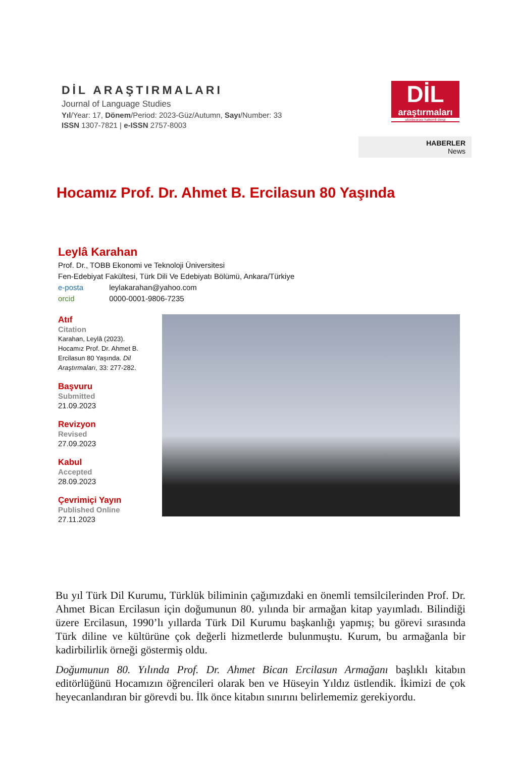DİL ARAŞTIRMALARI
Journal of Language Studies
Yıl/Year: 17, Dönem/Period: 2023-Güz/Autumn, Sayı/Number: 33
ISSN 1307-7821 | e-ISSN 2757-8003
DİL
araştırmaları
uluslararası hakemli dergi
HABERLER
News
Hocamız Prof. Dr. Ahmet B. Ercilasun 80 Yaşında
Leylâ Karahan
Prof. Dr., TOBB Ekonomi ve Teknoloji Üniversitesi
Fen-Edebiyat Fakültesi, Türk Dili Ve Edebiyatı Bölümü, Ankara/Türkiye
e-posta leylakarahan@yahoo.com
orcid 0000-0001-9806-7235
Atıf
Citation
Karahan, Leylâ (2023). Hocamız Prof. Dr. Ahmet B. Ercilasun 80 Yaşında. Dil Araştırmaları, 33: 277-282.
Başvuru
Submitted
21.09.2023
Revizyon
Revised
27.09.2023
Kabul
Accepted
28.09.2023
Çevrimiçi Yayın
Published Online
27.11.2023
Bu yıl Türk Dil Kurumu, Türklük biliminin çağımızdaki en önemli temsilcilerinden Prof. Dr. Ahmet Bican Ercilasun için doğumunun 80. yılında bir armağan kitap yayımladı. Bilindiği üzere Ercilasun, 1990’lı yıllarda Türk Dil Kurumu başkanlığı yapmış; bu görevi sırasında Türk diline ve kültürüne çok değerli hizmetlerde bulunmuştu. Kurum, bu armağanla bir kadirbilirlik örneği göstermiş oldu.
Doğumunun 80. Yılında Prof. Dr. Ahmet Bican Ercilasun Armağanı başlıklı kitabın editörlüğünü Hocamızın öğrencileri olarak ben ve Hüseyin Yıldız üstlendik. İkimizi de çok heyecanlandıran bir görevdi bu. İlk önce kitabın sınırını belirlememiz gerekiyordu.